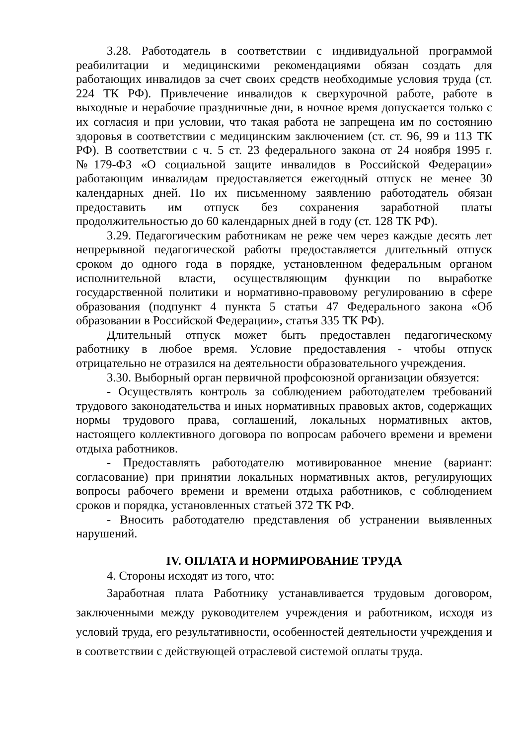3.28. Работодатель в соответствии с индивидуальной программой реабилитации и медицинскими рекомендациями обязан создать для работающих инвалидов за счет своих средств необходимые условия труда (ст. 224 ТК РФ). Привлечение инвалидов к сверхурочной работе, работе в выходные и нерабочие праздничные дни, в ночное время допускается только с их согласия и при условии, что такая работа не запрещена им по состоянию здоровья в соответствии с медицинским заключением (ст. ст. 96, 99 и 113 ТК РФ). В соответствии с ч. 5 ст. 23 федерального закона от 24 ноября 1995 г. №179-ФЗ «О социальной защите инвалидов в Российской Федерации» работающим инвалидам предоставляется ежегодный отпуск не менее 30 календарных дней. По их письменному заявлению работодатель обязан предоставить им отпуск без сохранения заработной платы продолжительностью до 60 календарных дней в году (ст. 128 ТК РФ).
3.29. Педагогическим работникам не реже чем через каждые десять лет непрерывной педагогической работы предоставляется длительный отпуск сроком до одного года в порядке, установленном федеральным органом исполнительной власти, осуществляющим функции по выработке государственной политики и нормативно-правовому регулированию в сфере образования (подпункт 4 пункта 5 статьи 47 Федерального закона «Об образовании в Российской Федерации», статья 335 ТК РФ).
Длительный отпуск может быть предоставлен педагогическому работнику в любое время. Условие предоставления - чтобы отпуск отрицательно не отразился на деятельности образовательного учреждения.
3.30. Выборный орган первичной профсоюзной организации обязуется:
- Осуществлять контроль за соблюдением работодателем требований трудового законодательства и иных нормативных правовых актов, содержащих нормы трудового права, соглашений, локальных нормативных актов, настоящего коллективного договора по вопросам рабочего времени и времени отдыха работников.
- Предоставлять работодателю мотивированное мнение (вариант: согласование) при принятии локальных нормативных актов, регулирующих вопросы рабочего времени и времени отдыха работников, с соблюдением сроков и порядка, установленных статьей 372 ТК РФ.
- Вносить работодателю представления об устранении выявленных нарушений.
IV. ОПЛАТА И НОРМИРОВАНИЕ ТРУДА
4. Стороны исходят из того, что:
Заработная плата Работнику устанавливается трудовым договором, заключенными между руководителем учреждения и работником, исходя из условий труда, его результативности, особенностей деятельности учреждения и в соответствии с действующей отраслевой системой оплаты труда.